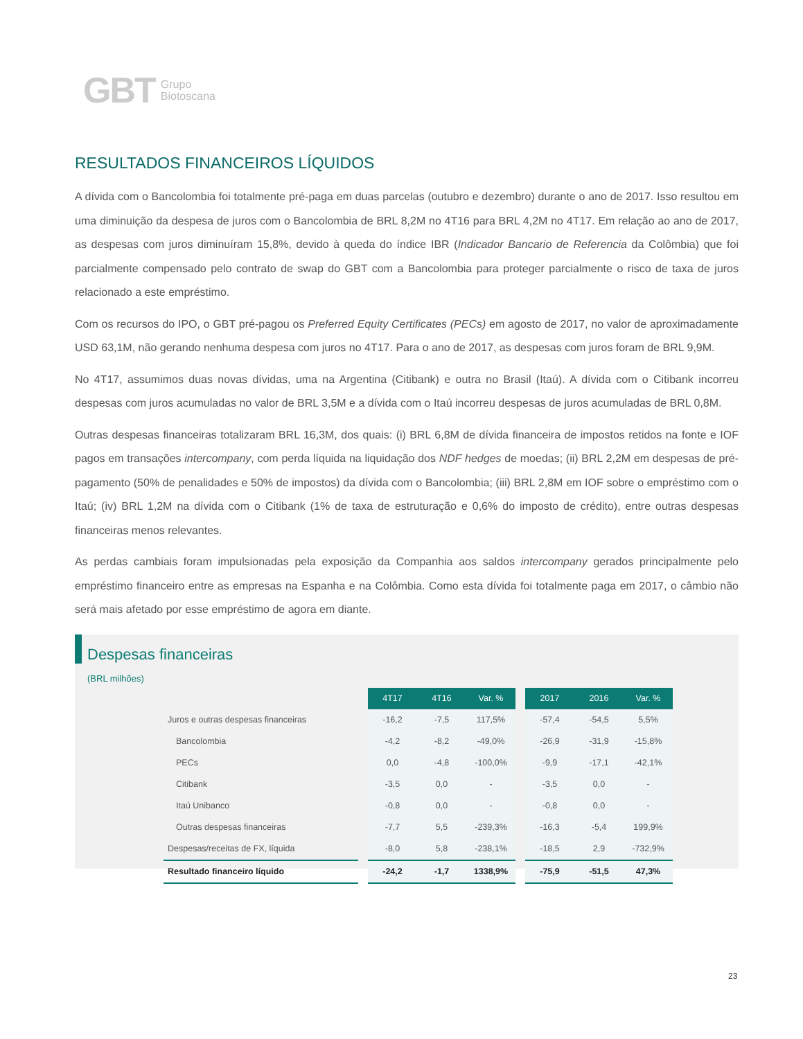GBT Grupo
Biotoscana
RESULTADOS FINANCEIROS LÍQUIDOS
A dívida com o Bancolombia foi totalmente pré-paga em duas parcelas (outubro e dezembro) durante o ano de 2017. Isso resultou em uma diminuição da despesa de juros com o Bancolombia de BRL 8,2M no 4T16 para BRL 4,2M no 4T17. Em relação ao ano de 2017, as despesas com juros diminuíram 15,8%, devido à queda do índice IBR (Indicador Bancario de Referencia da Colômbia) que foi parcialmente compensado pelo contrato de swap do GBT com a Bancolombia para proteger parcialmente o risco de taxa de juros relacionado a este empréstimo.
Com os recursos do IPO, o GBT pré-pagou os Preferred Equity Certificates (PECs) em agosto de 2017, no valor de aproximadamente USD 63,1M, não gerando nenhuma despesa com juros no 4T17. Para o ano de 2017, as despesas com juros foram de BRL 9,9M.
No 4T17, assumimos duas novas dívidas, uma na Argentina (Citibank) e outra no Brasil (Itaú). A dívida com o Citibank incorreu despesas com juros acumuladas no valor de BRL 3,5M e a dívida com o Itaú incorreu despesas de juros acumuladas de BRL 0,8M.
Outras despesas financeiras totalizaram BRL 16,3M, dos quais: (i) BRL 6,8M de dívida financeira de impostos retidos na fonte e IOF pagos em transações intercompany, com perda líquida na liquidação dos NDF hedges de moedas; (ii) BRL 2,2M em despesas de pré-pagamento (50% de penalidades e 50% de impostos) da dívida com o Bancolombia; (iii) BRL 2,8M em IOF sobre o empréstimo com o Itaú; (iv) BRL 1,2M na dívida com o Citibank (1% de taxa de estruturação e 0,6% do imposto de crédito), entre outras despesas financeiras menos relevantes.
As perdas cambiais foram impulsionadas pela exposição da Companhia aos saldos intercompany gerados principalmente pelo empréstimo financeiro entre as empresas na Espanha e na Colômbia. Como esta dívida foi totalmente paga em 2017, o câmbio não será mais afetado por esse empréstimo de agora em diante.
Despesas financeiras
(BRL milhões)
| | | 4T17 | 4T16 | Var. % | | 2017 | 2016 | Var. % |
| Juros e outras despesas financeiras | | -16,2 | -7,5 | 117,5% | | -57,4 | -54,5 | 5,5% |
| Bancolombia | | -4,2 | -8,2 | -49,0% | | -26,9 | -31,9 | -15,8% |
| PECs | | 0,0 | -4,8 | -100,0% | | -9,9 | -17,1 | -42,1% |
| Citibank | | -3,5 | 0,0 | - | | -3,5 | 0,0 | - |
| Itaú Unibanco | | -0,8 | 0,0 | - | | -0,8 | 0,0 | - |
| Outras despesas financeiras | | -7,7 | 5,5 | -239,3% | | -16,3 | -5,4 | 199,9% |
| Despesas/receitas de FX, líquida | | -8,0 | 5,8 | -238,1% | | -18,5 | 2,9 | -732,9% |
| Resultado financeiro líquido | | -24,2 | -1,7 | 1338,9% | | -75,9 | -51,5 | 47,3% |
23